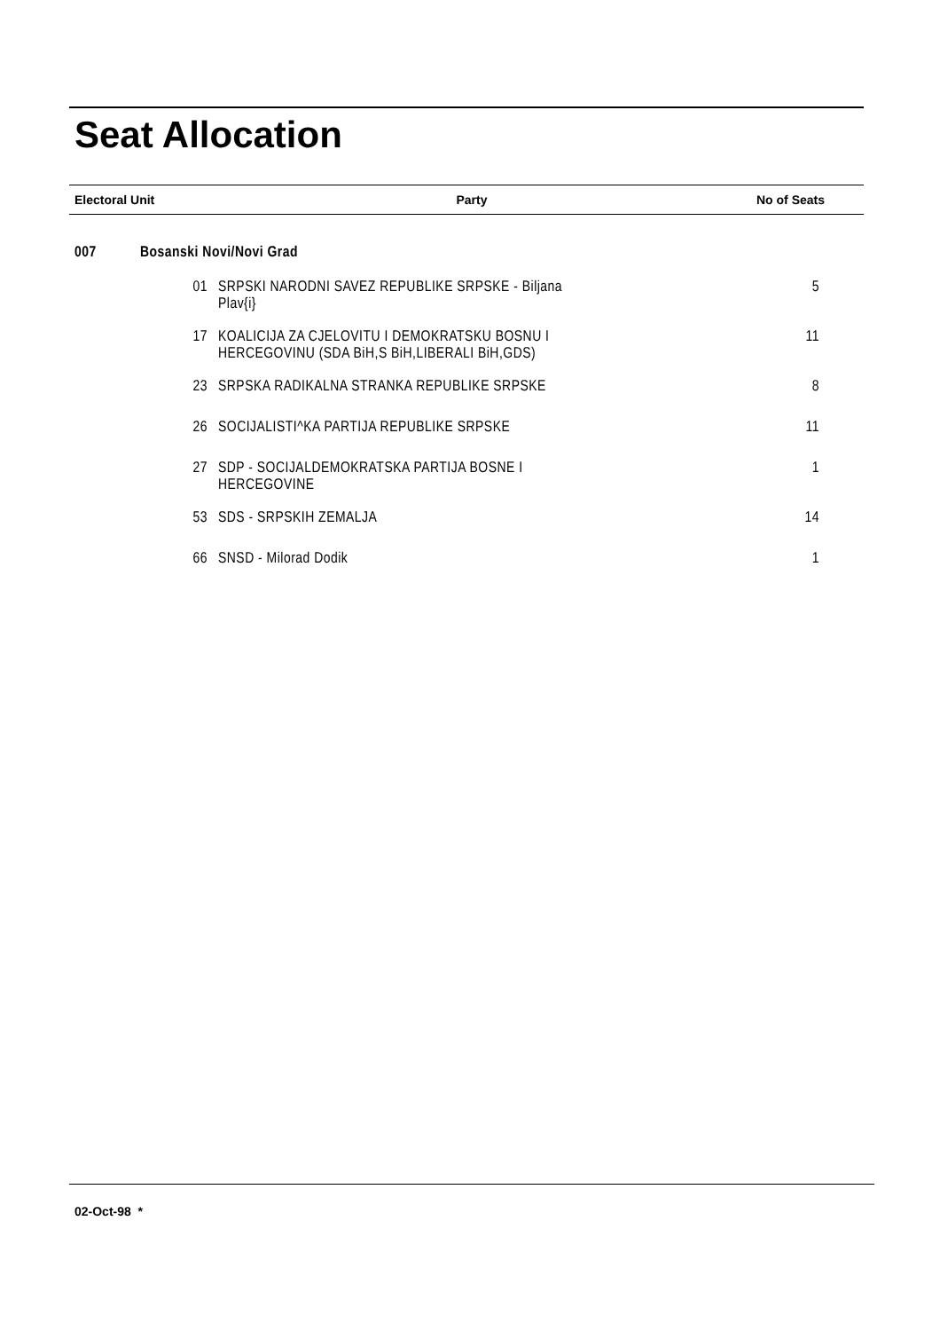Seat Allocation
| Electoral Unit | Party | No of Seats |
| --- | --- | --- |
| 007 | Bosanski Novi/Novi Grad | |
| 01 | SRPSKI NARODNI SAVEZ REPUBLIKE SRPSKE - Biljana Plav{i} | 5 |
| 17 | KOALICIJA ZA CJELOVITU I DEMOKRATSKU BOSNU I HERCEGOVINU (SDA BiH,S BiH,LIBERALI BiH,GDS) | 11 |
| 23 | SRPSKA RADIKALNA STRANKA REPUBLIKE SRPSKE | 8 |
| 26 | SOCIJALISTI^KA PARTIJA REPUBLIKE SRPSKE | 11 |
| 27 | SDP - SOCIJALDEMOKRATSKA PARTIJA BOSNE I HERCEGOVINE | 1 |
| 53 | SDS - SRPSKIH ZEMALJA | 14 |
| 66 | SNSD - Milorad Dodik | 1 |
02-Oct-98 *